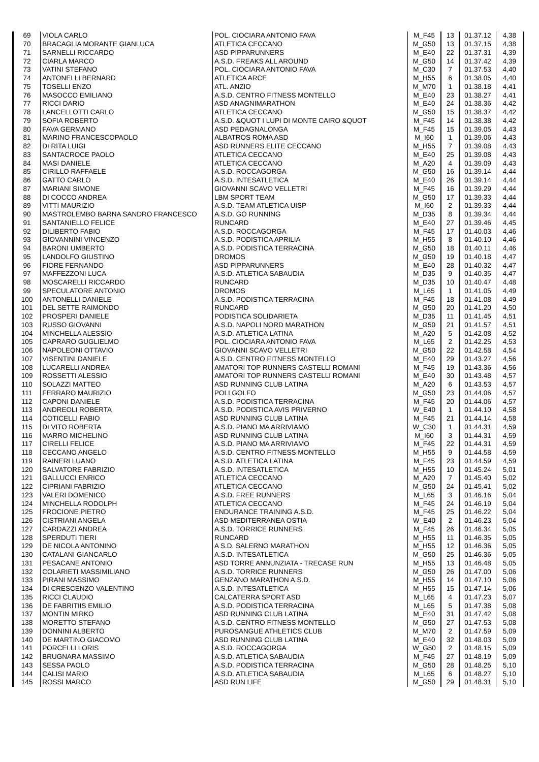| 69 | VIOLA CARLO | POL. CIOCIARA ANTONIO FAVA | M_F45 | 13 | 01.37.12 | 4,38 |
| 70 | BRACAGLIA MORANTE GIANLUCA | ATLETICA CECCANO | M_G50 | 13 | 01.37.15 | 4,38 |
| 71 | SARNELLI RICCARDO | ASD PIPPARUNNERS | M_E40 | 22 | 01.37.31 | 4,39 |
| 72 | CIARLA MARCO | A.S.D. FREAKS ALL AROUND | M_G50 | 14 | 01.37.42 | 4,39 |
| 73 | VATINI STEFANO | POL. CIOCIARA ANTONIO FAVA | M_C30 | 7 | 01.37.53 | 4,40 |
| 74 | ANTONELLI BERNARD | ATLETICA ARCE | M_H55 | 6 | 01.38.05 | 4,40 |
| 75 | TOSELLI ENZO | ATL. ANZIO | M_M70 | 1 | 01.38.18 | 4,41 |
| 76 | MASOCCO EMILIANO | A.S.D. CENTRO FITNESS MONTELLO | M_E40 | 23 | 01.38.27 | 4,41 |
| 77 | RICCI DARIO | ASD ANAGNIMARATHON | M_E40 | 24 | 01.38.36 | 4,42 |
| 78 | LANCELLOTTI CARLO | ATLETICA CECCANO | M_G50 | 15 | 01.38.37 | 4,42 |
| 79 | SOFIA ROBERTO | A.S.D. &QUOT I LUPI DI MONTE CAIRO &QUOT | M_F45 | 14 | 01.38.38 | 4,42 |
| 80 | FAVA GERMANO | ASD PEDAGNALONGA | M_F45 | 15 | 01.39.05 | 4,43 |
| 81 | MARINO FRANCESCOPAOLO | ALBATROS ROMA ASD | M_I60 | 1 | 01.39.06 | 4,43 |
| 82 | DI RITA LUIGI | ASD RUNNERS ELITE CECCANO | M_H55 | 7 | 01.39.08 | 4,43 |
| 83 | SANTACROCE PAOLO | ATLETICA CECCANO | M_E40 | 25 | 01.39.08 | 4,43 |
| 84 | MASI DANIELE | ATLETICA CECCANO | M_A20 | 4 | 01.39.09 | 4,43 |
| 85 | CIRILLO RAFFAELE | A.S.D. ROCCAGORGA | M_G50 | 16 | 01.39.14 | 4,44 |
| 86 | GATTO CARLO | A.S.D. INTESATLETICA | M_E40 | 26 | 01.39.14 | 4,44 |
| 87 | MARIANI SIMONE | GIOVANNI SCAVO VELLETRI | M_F45 | 16 | 01.39.29 | 4,44 |
| 88 | DI COCCO ANDREA | LBM SPORT TEAM | M_G50 | 17 | 01.39.33 | 4,44 |
| 89 | VITTI MAURIZIO | A.S.D. TEAM ATLETICA UISP | M_I60 | 2 | 01.39.33 | 4,44 |
| 90 | MASTROLEMBO BARNA SANDRO FRANCESCO | A.S.D. GO RUNNING | M_D35 | 8 | 01.39.34 | 4,44 |
| 91 | SANTANIELLO FELICE | RUNCARD | M_E40 | 27 | 01.39.46 | 4,45 |
| 92 | DILIBERTO FABIO | A.S.D. ROCCAGORGA | M_F45 | 17 | 01.40.03 | 4,46 |
| 93 | GIOVANNINI VINCENZO | A.S.D. PODISTICA APRILIA | M_H55 | 8 | 01.40.10 | 4,46 |
| 94 | BARONI UMBERTO | A.S.D. PODISTICA TERRACINA | M_G50 | 18 | 01.40.11 | 4,46 |
| 95 | LANDOLFO GIUSTINO | DROMOS | M_G50 | 19 | 01.40.18 | 4,47 |
| 96 | FIORE FERNANDO | ASD PIPPARUNNERS | M_E40 | 28 | 01.40.32 | 4,47 |
| 97 | MAFFEZZONI LUCA | A.S.D. ATLETICA SABAUDIA | M_D35 | 9 | 01.40.35 | 4,47 |
| 98 | MOSCARELLI RICCARDO | RUNCARD | M_D35 | 10 | 01.40.47 | 4,48 |
| 99 | SPECULATORE ANTONIO | DROMOS | M_L65 | 1 | 01.41.05 | 4,49 |
| 100 | ANTONELLI DANIELE | A.S.D. PODISTICA TERRACINA | M_F45 | 18 | 01.41.08 | 4,49 |
| 101 | DEL SETTE RAIMONDO | RUNCARD | M_G50 | 20 | 01.41.20 | 4,50 |
| 102 | PROSPERI DANIELE | PODISTICA SOLIDARIETA | M_D35 | 11 | 01.41.45 | 4,51 |
| 103 | RUSSO GIOVANNI | A.S.D. NAPOLI NORD MARATHON | M_G50 | 21 | 01.41.57 | 4,51 |
| 104 | MINCHELLA ALESSIO | A.S.D. ATLETICA LATINA | M_A20 | 5 | 01.42.08 | 4,52 |
| 105 | CAPRARO GUGLIELMO | POL. CIOCIARA ANTONIO FAVA | M_L65 | 2 | 01.42.25 | 4,53 |
| 106 | NAPOLEONI OTTAVIO | GIOVANNI SCAVO VELLETRI | M_G50 | 22 | 01.42.58 | 4,54 |
| 107 | VISENTINI DANIELE | A.S.D. CENTRO FITNESS MONTELLO | M_E40 | 29 | 01.43.27 | 4,56 |
| 108 | LUCARELLI ANDREA | AMATORI TOP RUNNERS CASTELLI ROMANI | M_F45 | 19 | 01.43.36 | 4,56 |
| 109 | ROSSETTI ALESSIO | AMATORI TOP RUNNERS CASTELLI ROMANI | M_E40 | 30 | 01.43.48 | 4,57 |
| 110 | SOLAZZI MATTEO | ASD RUNNING CLUB LATINA | M_A20 | 6 | 01.43.53 | 4,57 |
| 111 | FERRARO MAURIZIO | POLI GOLFO | M_G50 | 23 | 01.44.06 | 4,57 |
| 112 | CAPONI DANIELE | A.S.D. PODISTICA TERRACINA | M_F45 | 20 | 01.44.06 | 4,57 |
| 113 | ANDREOLI ROBERTA | A.S.D. PODISTICA AVIS PRIVERNO | W_E40 | 1 | 01.44.10 | 4,58 |
| 114 | COTICELLI FABIO | ASD RUNNING CLUB LATINA | M_F45 | 21 | 01.44.14 | 4,58 |
| 115 | DI VITO ROBERTA | A.S.D. PIANO MA ARRIVIAMO | W_C30 | 1 | 01.44.31 | 4,59 |
| 116 | MARRO MICHELINO | ASD RUNNING CLUB LATINA | M_I60 | 3 | 01.44.31 | 4,59 |
| 117 | CIRELLI FELICE | A.S.D. PIANO MA ARRIVIAMO | M_F45 | 22 | 01.44.31 | 4,59 |
| 118 | CECCANO ANGELO | A.S.D. CENTRO FITNESS MONTELLO | M_H55 | 9 | 01.44.58 | 4,59 |
| 119 | RAINERI LUANO | A.S.D. ATLETICA LATINA | M_F45 | 23 | 01.44.59 | 4,59 |
| 120 | SALVATORE FABRIZIO | A.S.D. INTESATLETICA | M_H55 | 10 | 01.45.24 | 5,01 |
| 121 | GALLUCCI ENRICO | ATLETICA CECCANO | M_A20 | 7 | 01.45.40 | 5,02 |
| 122 | CIPRIANI FABRIZIO | ATLETICA CECCANO | M_G50 | 24 | 01.45.41 | 5,02 |
| 123 | VALERI DOMENICO | A.S.D. FREE RUNNERS | M_L65 | 3 | 01.46.16 | 5,04 |
| 124 | MINCHELLA RODOLPH | ATLETICA CECCANO | M_F45 | 24 | 01.46.19 | 5,04 |
| 125 | FROCIONE PIETRO | ENDURANCE TRAINING A.S.D. | M_F45 | 25 | 01.46.22 | 5,04 |
| 126 | CISTRIANI ANGELA | ASD MEDITERRANEA OSTIA | W_E40 | 2 | 01.46.23 | 5,04 |
| 127 | CARDAZZI ANDREA | A.S.D. TORRICE RUNNERS | M_F45 | 26 | 01.46.34 | 5,05 |
| 128 | SPERDUTI TIERI | RUNCARD | M_H55 | 11 | 01.46.35 | 5,05 |
| 129 | DE NICOLA ANTONINO | A S.D. SALERNO MARATHON | M_H55 | 12 | 01.46.36 | 5,05 |
| 130 | CATALANI GIANCARLO | A.S.D. INTESATLETICA | M_G50 | 25 | 01.46.36 | 5,05 |
| 131 | PESACANE ANTONIO | ASD TORRE ANNUNZIATA - TRECASE RUN | M_H55 | 13 | 01.46.48 | 5,05 |
| 132 | COLARIETI MASSIMILIANO | A.S.D. TORRICE RUNNERS | M_G50 | 26 | 01.47.00 | 5,06 |
| 133 | PIRANI MASSIMO | GENZANO MARATHON A.S.D. | M_H55 | 14 | 01.47.10 | 5,06 |
| 134 | DI CRESCENZO VALENTINO | A.S.D. INTESATLETICA | M_H55 | 15 | 01.47.14 | 5,06 |
| 135 | RICCI CLAUDIO | CALCATERRA SPORT ASD | M_L65 | 4 | 01.47.23 | 5,07 |
| 136 | DE FABRITIIS EMILIO | A.S.D. PODISTICA TERRACINA | M_L65 | 5 | 01.47.38 | 5,08 |
| 137 | MONTIN MIRKO | ASD RUNNING CLUB LATINA | M_E40 | 31 | 01.47.42 | 5,08 |
| 138 | MORETTO STEFANO | A.S.D. CENTRO FITNESS MONTELLO | M_G50 | 27 | 01.47.53 | 5,08 |
| 139 | DONNINI ALBERTO | PUROSANGUE ATHLETICS CLUB | M_M70 | 2 | 01.47.59 | 5,09 |
| 140 | DE MARTINO GIACOMO | ASD RUNNING CLUB LATINA | M_E40 | 32 | 01.48.03 | 5,09 |
| 141 | PORCELLI LORIS | A.S.D. ROCCAGORGA | W_G50 | 2 | 01.48.15 | 5,09 |
| 142 | BRUGNARA MASSIMO | A.S.D. ATLETICA SABAUDIA | M_F45 | 27 | 01.48.19 | 5,09 |
| 143 | SESSA PAOLO | A.S.D. PODISTICA TERRACINA | M_G50 | 28 | 01.48.25 | 5,10 |
| 144 | CALISI MARIO | A.S.D. ATLETICA SABAUDIA | M_L65 | 6 | 01.48.27 | 5,10 |
| 145 | ROSSI MARCO | ASD RUN LIFE | M_G50 | 29 | 01.48.31 | 5,10 |